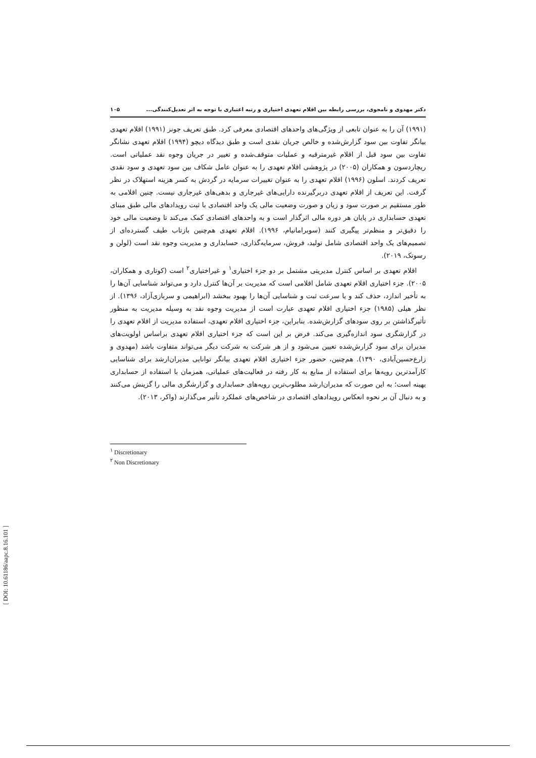دکتر مهدوی و نامجوی، بررسی رابطه بین اقلام تعهدی اختیاری و رتبه اعتباری با توجه به اثر تعدیل‌کنندگی... ۱۰۵
(۱۹۹۱) آن را به عنوان تابعی از ویژگی‌های واحدهای اقتصادی معرفی کرد. طبق تعریف جونز (۱۹۹۱) اقلام تعهدی بیانگر تفاوت بین سود گزارش‌شده و خالص جریان نقدی است و طبق دیدگاه دیچو (۱۹۹۴) اقلام تعهدی نشانگر تفاوت بین سود قبل از اقلام غیرمترقبه و عملیات متوقف‌شده و تغییر در جریان وجوه نقد عملیاتی است. ریچاردسون و همکاران (۲۰۰۵) در پژوهشی اقلام تعهدی را به عنوان عامل شکاف بین سود تعهدی و سود نقدی تعریف کردند. اسلون (۱۹۹۶) اقلام تعهدی را به عنوان تغییرات سرمایه در گردش به کسر هزینه استهلاک در نظر گرفت. این تعریف از اقلام تعهدی دربرگیرنده دارایی‌های غیرجاری و بدهی‌های غیرجاری نیست. چنین اقلامی به طور مستقیم بر صورت سود و زیان و صورت وضعیت مالی یک واحد اقتصادی با ثبت رویدادهای مالی طبق مبنای تعهدی حسابداری در پایان هر دوره مالی اثرگذار است و به واحدهای اقتصادی کمک می‌کند تا وضعیت مالی خود را دقیق‌تر و منظم‌تر پیگیری کنند (سوبرامانیام، ۱۹۹۶). اقلام تعهدی هم‌چنین بازتاب طیف گسترده‌ای از تصمیم‌های یک واحد اقتصادی شامل تولید، فروش، سرمایه‌گذاری، حسابداری و مدیریت وجوه نقد است (لولن و رسوتک، ۲۰۱۹).
اقلام تعهدی بر اساس کنترل مدیریتی مشتمل بر دو جزء اختیاری<sup>۱</sup> و غیراختیاری<sup>۲</sup> است (کوتاری و همکاران، ۲۰۰۵). جزء اختیاری اقلام تعهدی شامل اقلامی است که مدیریت بر آن‌ها کنترل دارد و می‌تواند شناسایی آن‌ها را به تأخیر اندازد، حذف کند و یا سرعت ثبت و شناسایی آن‌ها را بهبود ببخشد (ابراهیمی و سربازی‌آزاد، ۱۳۹۶). از نظر هیلی (۱۹۸۵) جزء اختیاری اقلام تعهدی عبارت است از مدیریت وجوه نقد به وسیله مدیریت به منظور تأثیرگذاشتن بر روی سودهای گزارش‌شده. بنابراین، جزء اختیاری اقلام تعهدی، استفاده مدیریت از اقلام تعهدی را در گزارشگری سود اندازه‌گیری می‌کند. فرض بر این است که جزء اختیاری اقلام تعهدی براساس اولویت‌های مدیران برای سود گزارش‌شده تعیین می‌شود و از هر شرکت به شرکت دیگر می‌تواند متفاوت باشد (مهدوی و زارع‌حسین‌آبادی، ۱۳۹۰). هم‌چنین، حضور جزء اختیاری اقلام تعهدی بیانگر توانایی مدیران‌ارشد برای شناسایی کارآمدترین رویه‌ها برای استفاده از منابع به کار رفته در فعالیت‌های عملیاتی، همزمان با استفاده از حسابداری بهینه است؛ به این صورت که مدیران‌ارشد مطلوب‌ترین رویه‌های حسابداری و گزارشگری مالی را گزینش می‌کنند و به دنبال آن بر نحوه انعکاس رویدادهای اقتصادی در شاخص‌های عملکرد تأثیر می‌گذارند (واکر، ۲۰۱۳).
<sup>۱</sup> Discretionary
<sup>۲</sup> Non Discretionary
[ DOI: 10.61186/aapc.8.16.101 ]